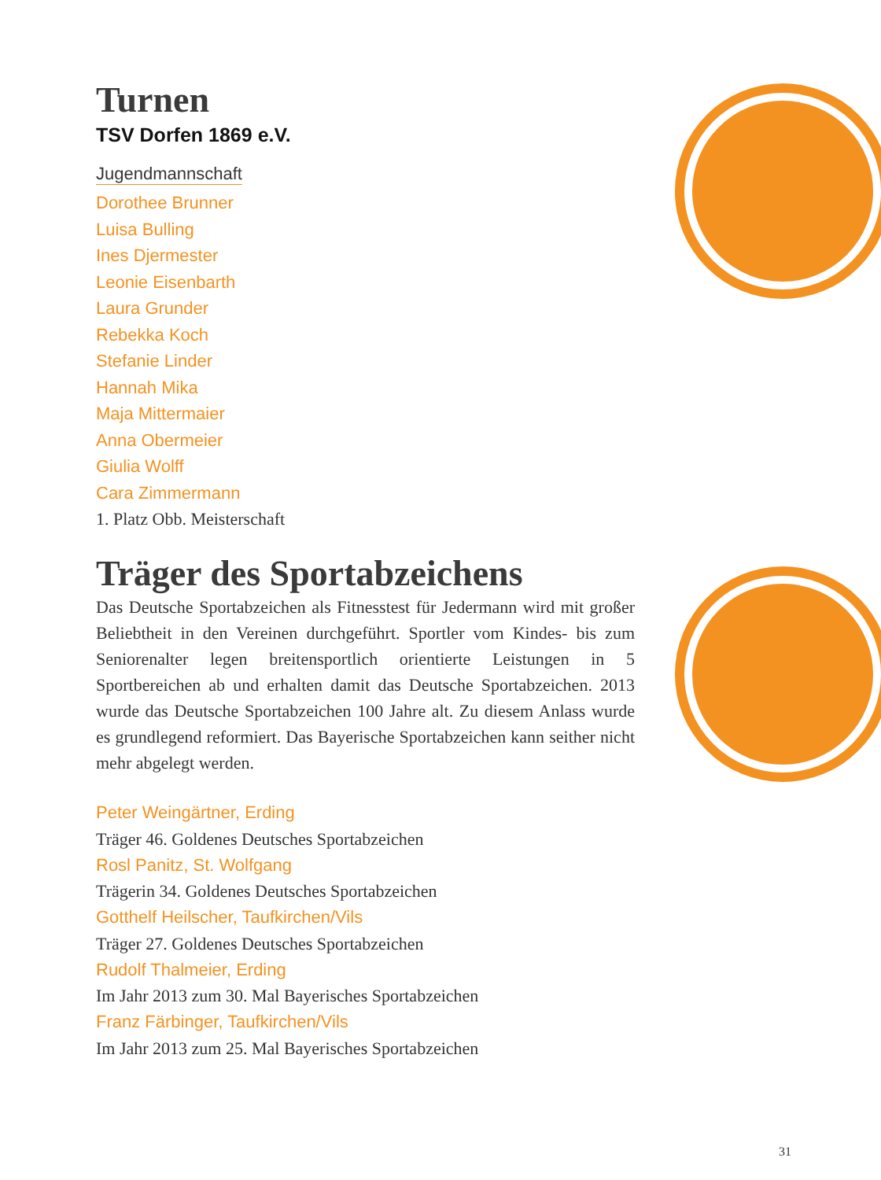Turnen
TSV Dorfen 1869 e.V.
Jugendmannschaft
Dorothee Brunner
Luisa Bulling
Ines Djermester
Leonie Eisenbarth
Laura Grunder
Rebekka Koch
Stefanie Linder
Hannah Mika
Maja Mittermaier
Anna Obermeier
Giulia Wolff
Cara Zimmermann
1. Platz Obb. Meisterschaft
Träger des Sportabzeichens
Das Deutsche Sportabzeichen als Fitnesstest für Jedermann wird mit großer Beliebtheit in den Vereinen durchgeführt. Sportler vom Kindes- bis zum Seniorenalter legen breitensportlich orientierte Leistungen in 5 Sportbereichen ab und erhalten damit das Deutsche Sportabzeichen. 2013 wurde das Deutsche Sportabzeichen 100 Jahre alt. Zu diesem Anlass wurde es grundlegend reformiert. Das Bayerische Sportabzeichen kann seither nicht mehr abgelegt werden.
Peter Weingärtner, Erding
Träger 46. Goldenes Deutsches Sportabzeichen
Rosl Panitz, St. Wolfgang
Trägerin 34. Goldenes Deutsches Sportabzeichen
Gotthelf Heilscher, Taufkirchen/Vils
Träger 27. Goldenes Deutsches Sportabzeichen
Rudolf Thalmeier, Erding
Im Jahr 2013 zum 30. Mal Bayerisches Sportabzeichen
Franz Färbinger, Taufkirchen/Vils
Im Jahr 2013 zum 25. Mal Bayerisches Sportabzeichen
31